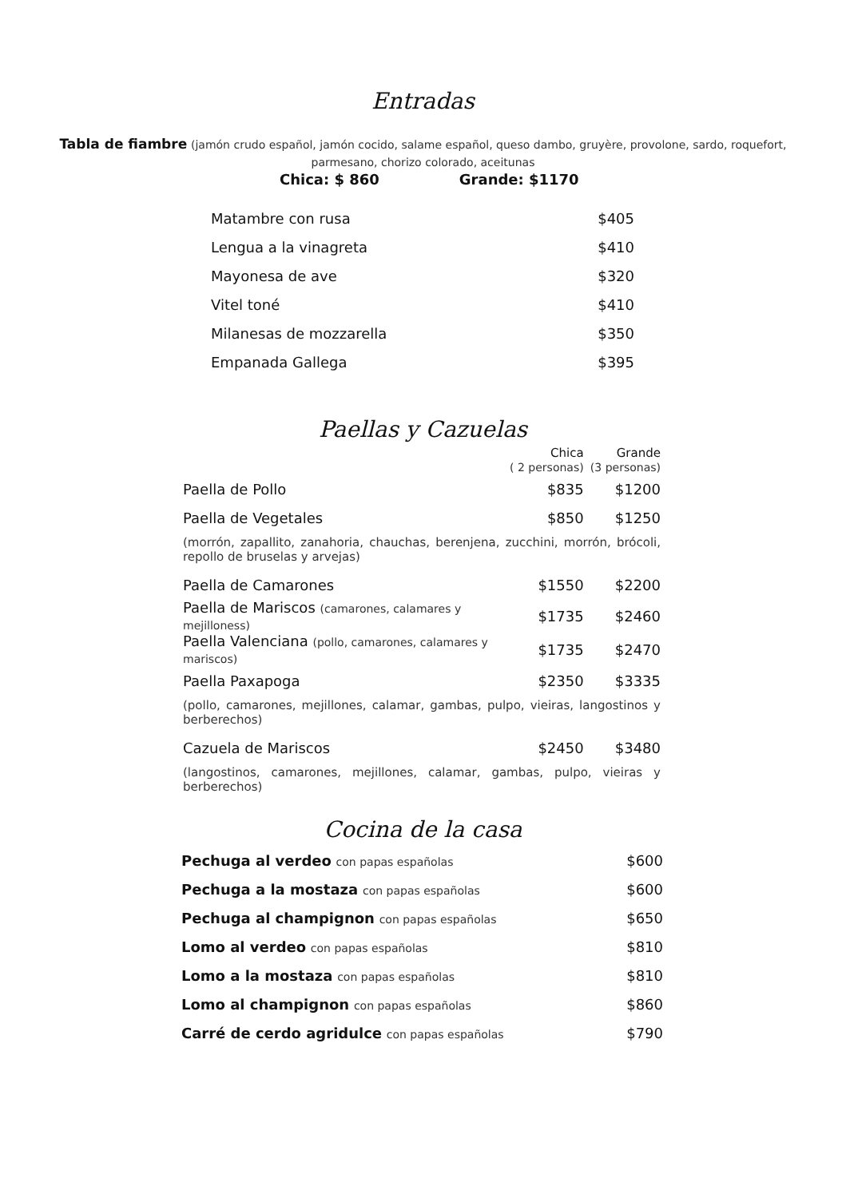Entradas
Tabla de fiambre (jamón crudo español, jamón cocido, salame español, queso dambo, gruyère, provolone, sardo, roquefort, parmesano, chorizo colorado, aceitunas
Chica: $ 860 Grande: $1170
| Matambre con rusa | $405 |
| Lengua a la vinagreta | $410 |
| Mayonesa de ave | $320 |
| Vitel toné | $410 |
| Milanesas de mozzarella | $350 |
| Empanada Gallega | $395 |
Paellas y Cazuelas
| | Chica ( 2 personas) | Grande (3 personas) |
| Paella de Pollo | $835 | $1200 |
| Paella de Vegetales | $850 | $1250 |
| (morrón, zapallito, zanahoria, chauchas, berenjena, zucchini, morrón, brócoli, repollo de bruselas y arvejas) | | |
| Paella de Camarones | $1550 | $2200 |
| Paella de Mariscos (camarones, calamares y mejilloness) | $1735 | $2460 |
| Paella Valenciana (pollo, camarones, calamares y mariscos) | $1735 | $2470 |
| Paella Paxapoga | $2350 | $3335 |
| (pollo, camarones, mejillones, calamar, gambas, pulpo, vieiras, langostinos y berberechos) | | |
| Cazuela de Mariscos | $2450 | $3480 |
| (langostinos, camarones, mejillones, calamar, gambas, pulpo, vieiras y berberechos) | | |
Cocina de la casa
| Pechuga al verdeo con papas españolas | $600 |
| Pechuga a la mostaza con papas españolas | $600 |
| Pechuga al champignon con papas españolas | $650 |
| Lomo al verdeo con papas españolas | $810 |
| Lomo a la mostaza con papas españolas | $810 |
| Lomo al champignon con papas españolas | $860 |
| Carré de cerdo agridulce con papas españolas | $790 |